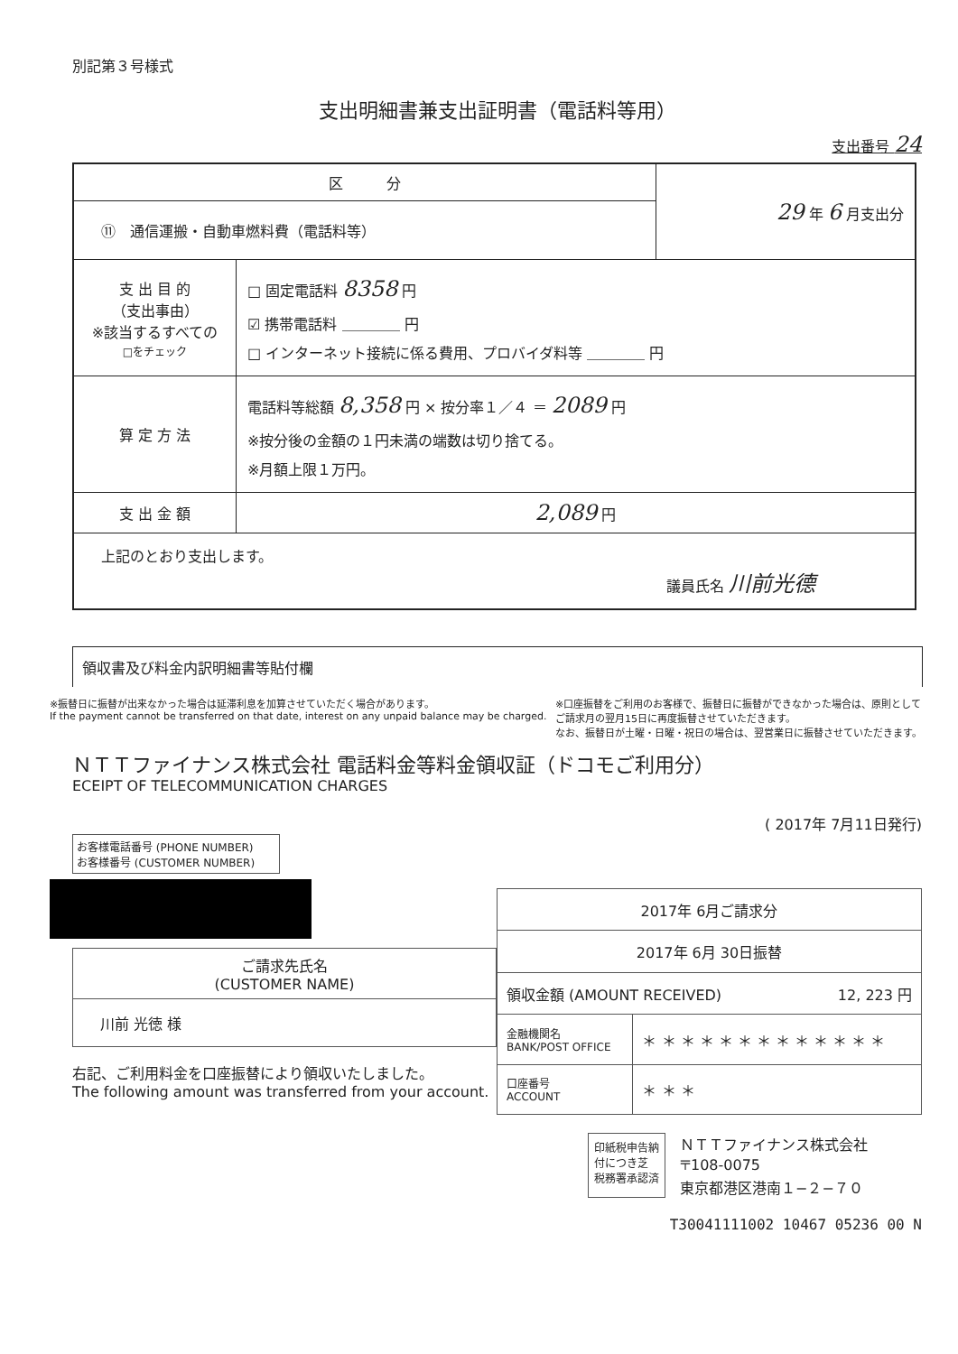別記第３号様式
支出明細書兼支出証明書（電話料等用）
支出番号 24
| 区 分 | 29 年 6 月支出分 |
| ⑪ 通信運搬・自動車燃料費（電話料等） | |
| / 支 出 目 的 （支出事由） ※該当するすべての □をチェック / □ 固定電話料 8358 円 ☑ 携帯電話料 ＿＿＿＿ 円 □ インターネット接続に係る費用、プロバイダ料等 ＿＿＿＿ 円 / / 算 定 方 法 / 電話料等総額 8,358 円 × 按分率１／４ ＝ 2089 円 ※按分後の金額の１円未満の端数は切り捨てる。 ※月額上限１万円。 / / 支 出 金 額 / 2,089 円 / / 上記のとおり支出します。 議員氏名 川前光德 / / | |
領収書及び料金内訳明細書等貼付欄
※振替日に振替が出来なかった場合は延滞利息を加算させていただく場合があります。
If the payment cannot be transferred on that date, interest on any unpaid balance may be charged.
※口座振替をご利用のお客様で、振替日に振替ができなかった場合は、原則として
ご請求月の翌月15日に再度振替させていただきます。
なお、振替日が土曜・日曜・祝日の場合は、翌営業日に振替させていただきます。
ＮＴＴファイナンス株式会社 電話料金等料金領収証（ドコモご利用分）
ECEIPT OF TELECOMMUNICATION CHARGES
( 2017年 7月11日発行)
お客様電話番号 (PHONE NUMBER)
お客様番号 (CUSTOMER NUMBER)
| ご請求先氏名 (CUSTOMER NAME) |
| 川前 光徳 様 |
右記、ご利用料金を口座振替により領収いたしました。
The following amount was transferred from your account.
| 2017年 6月ご請求分 | |
| 2017年 6月 30日振替 | |
| 領収金額 (AMOUNT RECEIVED) 12, 223 円 | |
| 金融機関名 BANK/POST OFFICE | ＊ ＊ ＊ ＊ ＊ ＊ ＊ ＊ ＊ ＊ ＊ ＊ ＊ |
| 口座番号 ACCOUNT | ＊ ＊ ＊ |
印紙税申告納
付につき芝
税務署承認済
ＮＴＴファイナンス株式会社
〒108-0075
東京都港区港南１−２−７０
T30041111002 10467 05236 00 N